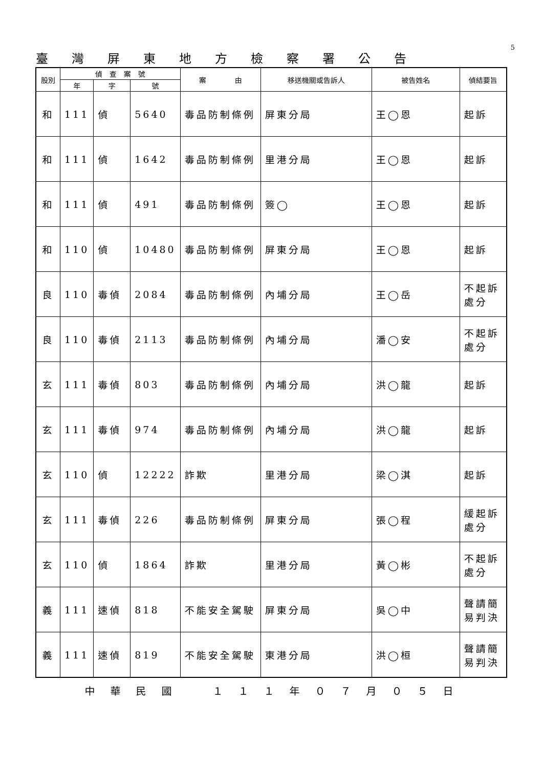5
臺灣屏東地方檢察署公告
| 股別 | 偵 查 案 號 | | | 案 由 | 移送機關或告訴人 | 被告姓名 | 偵結要旨 |
| --- | --- | --- | --- | --- | --- | --- | --- |
| | 年 | 字 | 號 | | | | |
| 和 | 111 | 偵 | 5640 | 毒品防制條例 | 屏東分局 | 王◯恩 | 起訴 |
| 和 | 111 | 偵 | 1642 | 毒品防制條例 | 里港分局 | 王◯恩 | 起訴 |
| 和 | 111 | 偵 | 491 | 毒品防制條例 | 簽◯ | 王◯恩 | 起訴 |
| 和 | 110 | 偵 | 10480 | 毒品防制條例 | 屏東分局 | 王◯恩 | 起訴 |
| 良 | 110 | 毒偵 | 2084 | 毒品防制條例 | 內埔分局 | 王◯岳 | 不起訴處分 |
| 良 | 110 | 毒偵 | 2113 | 毒品防制條例 | 內埔分局 | 潘◯安 | 不起訴處分 |
| 玄 | 111 | 毒偵 | 803 | 毒品防制條例 | 內埔分局 | 洪◯龍 | 起訴 |
| 玄 | 111 | 毒偵 | 974 | 毒品防制條例 | 內埔分局 | 洪◯龍 | 起訴 |
| 玄 | 110 | 偵 | 12222 | 詐欺 | 里港分局 | 梁◯淇 | 起訴 |
| 玄 | 111 | 毒偵 | 226 | 毒品防制條例 | 屏東分局 | 張◯程 | 緩起訴處分 |
| 玄 | 110 | 偵 | 1864 | 詐欺 | 里港分局 | 黃◯彬 | 不起訴處分 |
| 義 | 111 | 速偵 | 818 | 不能安全駕駛 | 屏東分局 | 吳◯中 | 聲請簡易判決 |
| 義 | 111 | 速偵 | 819 | 不能安全駕駛 | 東港分局 | 洪◯桓 | 聲請簡易判決 |
中華民國　１１１年０７月０５日